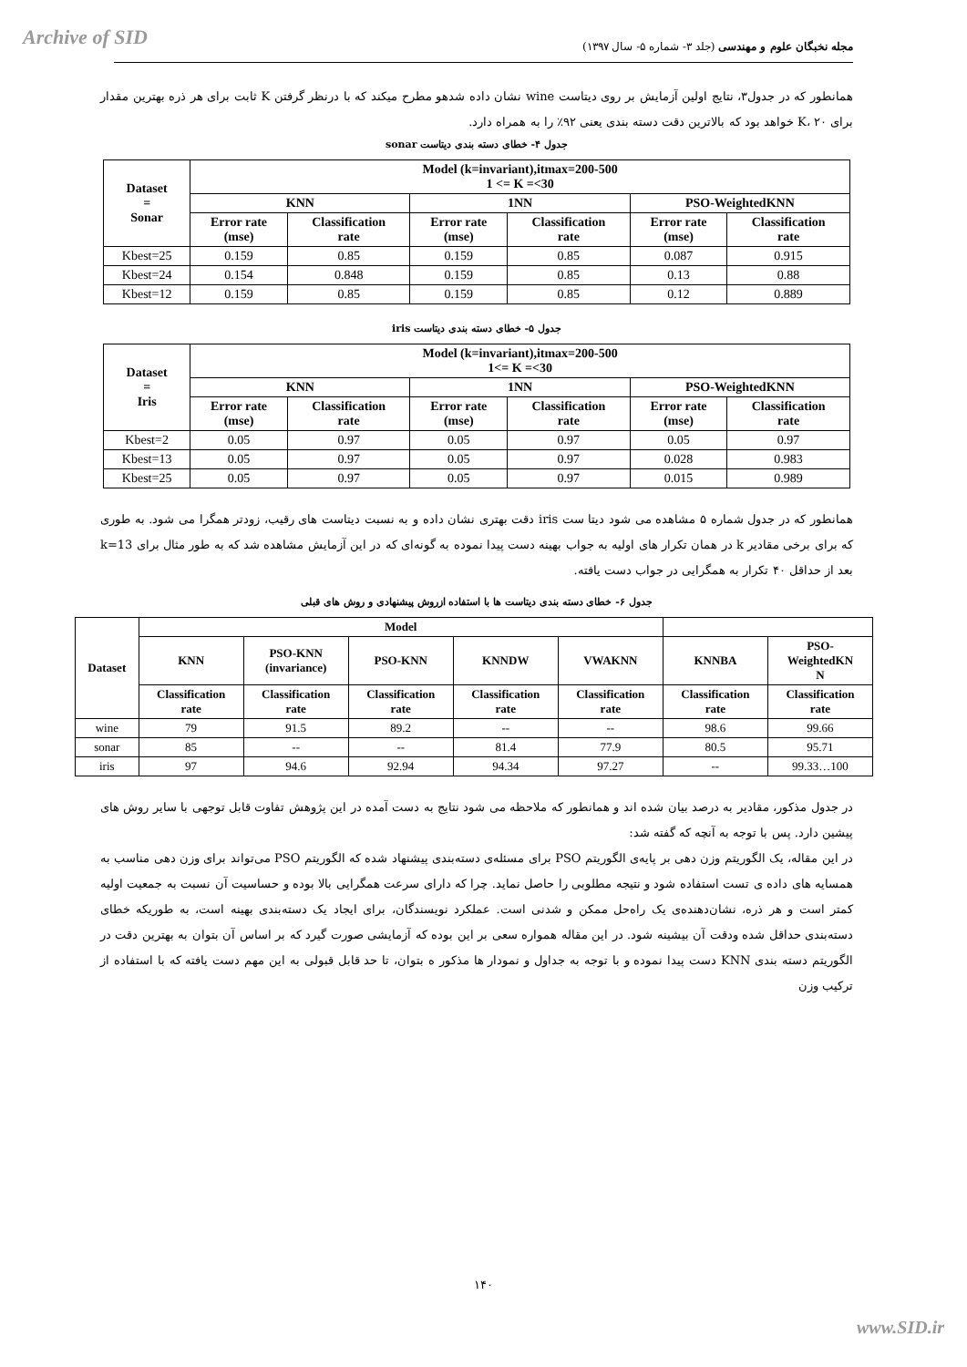Archive of SID
مجله نخبگان علوم و مهندسی (جلد ۳- شماره ۵- سال ۱۳۹۷)
همانطور که در جدول۳، نتایج اولین آزمایش بر روی دیتاست wine نشان داده شدهو مطرح میکند که با درنظر گرفتن K ثابت برای هر ذره بهترین مقدار برای K، ۲۰ خواهد بود که بالاترین دقت دسته بندی یعنی ۹۲٪ را به همراه دارد.
جدول ۴- خطای دسته بندی دیتاست sonar
| Dataset = Sonar | Model (k=invariant),itmax=200-500 1 <= K =<30 | | | | | |
| --- | --- | --- | --- | --- | --- | --- |
| | KNN | | 1NN | | PSO-WeightedKNN | |
| | Error rate (mse) | Classification rate | Error rate (mse) | Classification rate | Error rate (mse) | Classification rate |
| Kbest=25 | 0.159 | 0.85 | 0.159 | 0.85 | 0.087 | 0.915 |
| Kbest=24 | 0.154 | 0.848 | 0.159 | 0.85 | 0.13 | 0.88 |
| Kbest=12 | 0.159 | 0.85 | 0.159 | 0.85 | 0.12 | 0.889 |
جدول ۵- خطای دسته بندی دیتاست iris
| Dataset = Iris | Model (k=invariant),itmax=200-500 1<= K =<30 | | | | | |
| --- | --- | --- | --- | --- | --- | --- |
| | KNN | | 1NN | | PSO-WeightedKNN | |
| | Error rate (mse) | Classification rate | Error rate (mse) | Classification rate | Error rate (mse) | Classification rate |
| Kbest=2 | 0.05 | 0.97 | 0.05 | 0.97 | 0.05 | 0.97 |
| Kbest=13 | 0.05 | 0.97 | 0.05 | 0.97 | 0.028 | 0.983 |
| Kbest=25 | 0.05 | 0.97 | 0.05 | 0.97 | 0.015 | 0.989 |
همانطور که در جدول شماره ۵ مشاهده می شود دیتا ست iris دقت بهتری نشان داده و به نسبت دیتاست های رقیب، زودتر همگرا می شود. به طوری که برای برخی مقادیر k در همان تکرار های اولیه به جواب بهینه دست پیدا نموده به گونه‌ای که در این آزمایش مشاهده شد که به طور مثال برای k=13 بعد از حداقل ۴۰ تکرار به همگرایی در جواب دست یافته.
جدول ۶- خطای دسته بندی دیتاست ها با استفاده ازروش پیشنهادی و روش های قبلی
| Dataset | Model | | | | | | |
| --- | --- | --- | --- | --- | --- | --- | --- |
| | KNN | PSO-KNN (invariance) | PSO-KNN | KNNDW | VWAKNN | KNNBA | PSO- WeightedKN N |
| | Classification rate | Classification rate | Classification rate | Classification rate | Classification rate | Classification rate | Classification rate |
| wine | 79 | 91.5 | 89.2 | -- | -- | 98.6 | 99.66 |
| sonar | 85 | -- | -- | 81.4 | 77.9 | 80.5 | 95.71 |
| iris | 97 | 94.6 | 92.94 | 94.34 | 97.27 | -- | 99.33…100 |
در جدول مذکور، مقادیر به درصد بیان شده اند و همانطور که ملاحظه می شود نتایج به دست آمده در این پژوهش تفاوت قابل توجهی با سایر روش های پیشین دارد. پس با توجه به آنچه که گفته شد:
در این مقاله، یک الگوریتم وزن دهی بر پایه‌ی الگوریتم PSO برای مسئله‌ی دسته‌بندی پیشنهاد شده که الگوریتم PSO می‌تواند برای وزن دهی مناسب به همسایه های داده ی تست استفاده شود و نتیجه مطلوبی را حاصل نماید. چرا که دارای سرعت همگرایی بالا بوده و حساسیت آن نسبت به جمعیت اولیه کمتر است و هر ذره، نشان‌دهنده‌ی یک راه‌حل ممکن و شدنی است. عملکرد نویسندگان، برای ایجاد یک دسته‌بندی بهینه است، به طوریکه خطای دسته‌بندی حداقل شده ودقت آن بیشینه شود. در این مقاله همواره سعی بر این بوده که آزمایشی صورت گیرد که بر اساس آن بتوان به بهترین دقت در الگوریتم دسته بندی KNN دست پیدا نموده و با توجه به جداول و نمودار ها مذکور ه بتوان، تا حد قابل قبولی به این مهم دست یافته که با استفاده از ترکیب وزن
۱۴۰
www.SID.ir